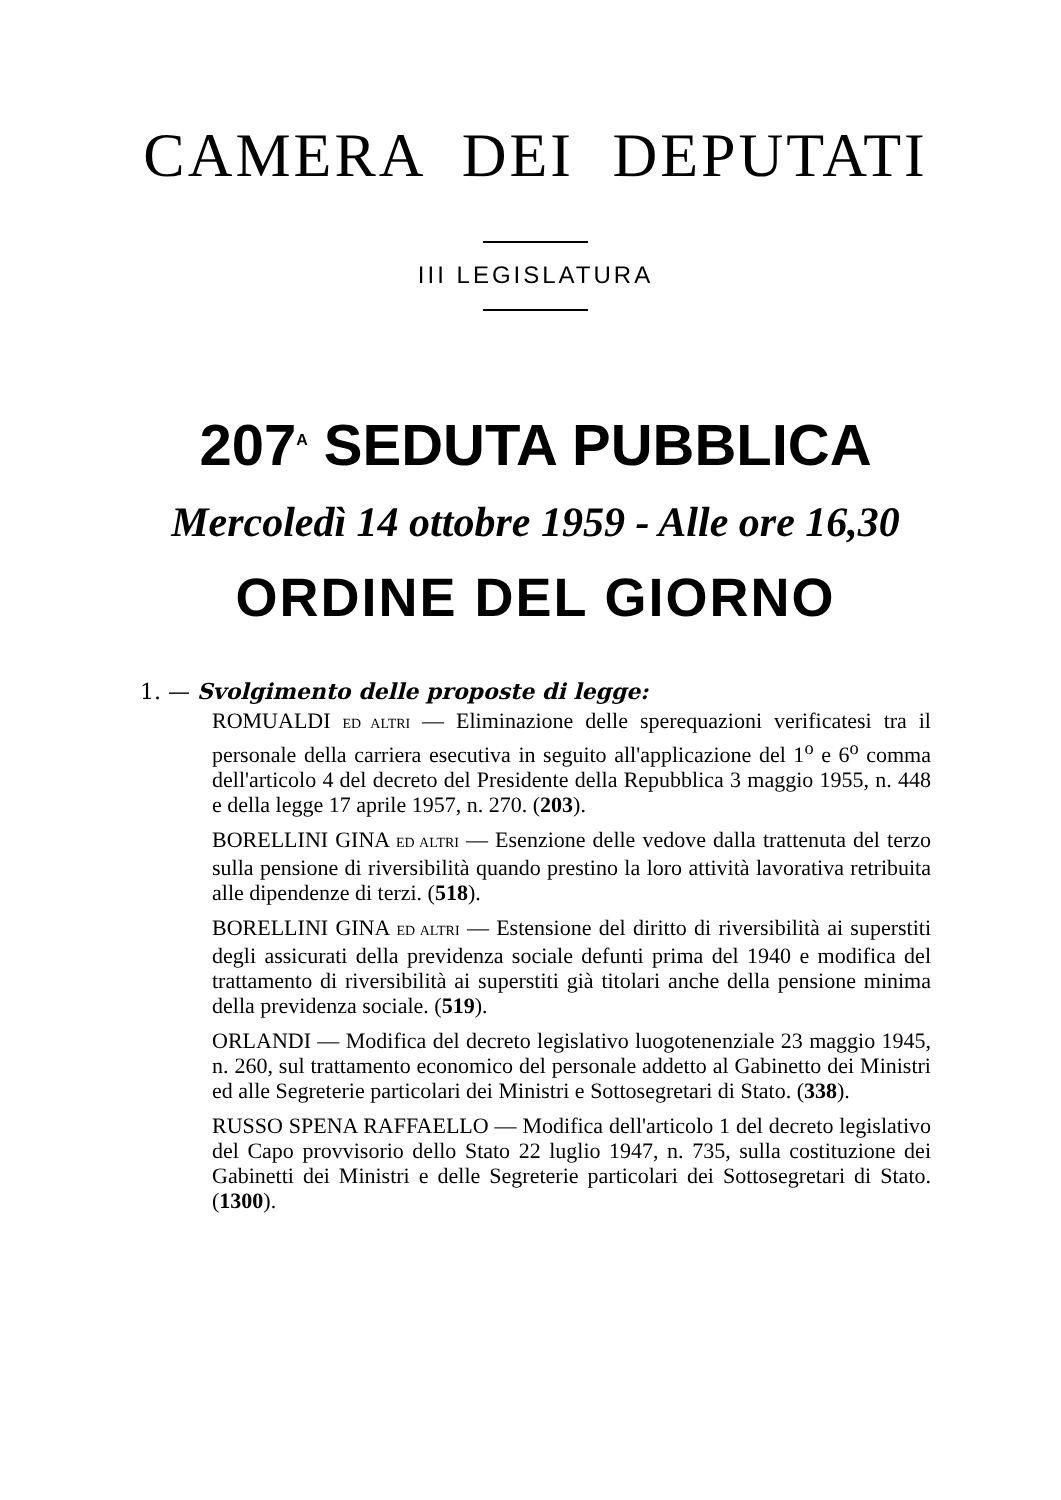CAMERA DEI DEPUTATI
III LEGISLATURA
207<sup>A</sup> SEDUTA PUBBLICA
Mercoledì 14 ottobre 1959 - Alle ore 16,30
ORDINE DEL GIORNO
1. — Svolgimento delle proposte di legge:
ROMUALDI ED ALTRI — Eliminazione delle sperequazioni verificatesi tra il personale della carriera esecutiva in seguito all'applicazione del 1<sup>o</sup> e 6<sup>o</sup> comma dell'articolo 4 del decreto del Presidente della Repubblica 3 maggio 1955, n. 448 e della legge 17 aprile 1957, n. 270. (203).
BORELLINI GINA ED ALTRI — Esenzione delle vedove dalla trattenuta del terzo sulla pensione di riversibilità quando prestino la loro attività lavorativa retribuita alle dipendenze di terzi. (518).
BORELLINI GINA ED ALTRI — Estensione del diritto di riversibilità ai superstiti degli assicurati della previdenza sociale defunti prima del 1940 e modifica del trattamento di riversibilità ai superstiti già titolari anche della pensione minima della previdenza sociale. (519).
ORLANDI — Modifica del decreto legislativo luogotenenziale 23 maggio 1945, n. 260, sul trattamento economico del personale addetto al Gabinetto dei Ministri ed alle Segreterie particolari dei Ministri e Sottosegretari di Stato. (338).
RUSSO SPENA RAFFAELLO — Modifica dell'articolo 1 del decreto legislativo del Capo provvisorio dello Stato 22 luglio 1947, n. 735, sulla costituzione dei Gabinetti dei Ministri e delle Segreterie particolari dei Sottosegretari di Stato. (1300).